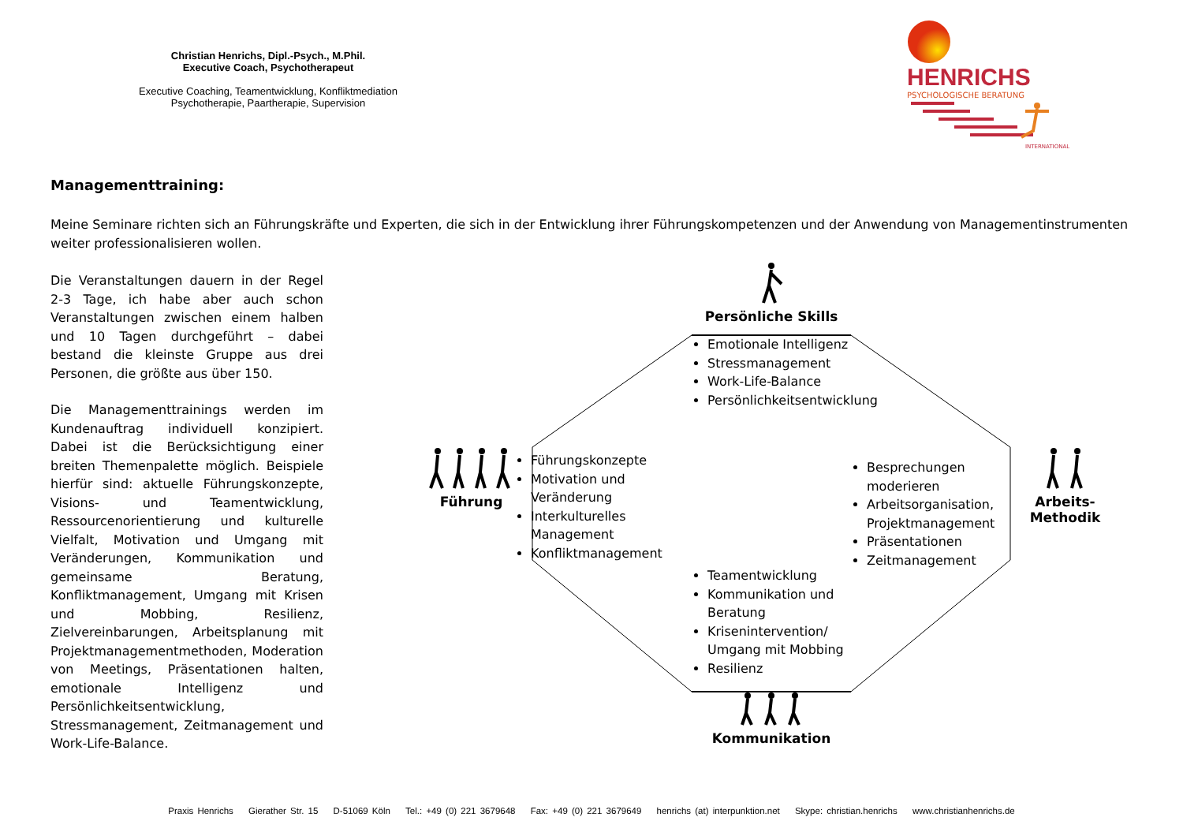Christian Henrichs, Dipl.-Psych., M.Phil.
Executive Coach, Psychotherapeut
Executive Coaching, Teamentwicklung, Konfliktmediation
Psychotherapie, Paartherapie, Supervision
HENRICHS
PSYCHOLOGISCHE BERATUNG
INTERNATIONAL
Managementtraining:
Meine Seminare richten sich an Führungskräfte und Experten, die sich in der Entwicklung ihrer Führungskompetenzen und der Anwendung von Managementinstrumenten weiter professionalisieren wollen.
Die Veranstaltungen dauern in der Regel 2-3 Tage, ich habe aber auch schon Veranstaltungen zwischen einem halben und 10 Tagen durchgeführt – dabei bestand die kleinste Gruppe aus drei Personen, die größte aus über 150.
Die Managementtrainings werden im Kundenauftrag individuell konzipiert. Dabei ist die Berücksichtigung einer breiten Themenpalette möglich. Beispiele hierfür sind: aktuelle Führungskonzepte, Visions- und Teamentwicklung, Ressourcenorientierung und kulturelle Vielfalt, Motivation und Umgang mit Veränderungen, Kommunikation und gemeinsame Beratung, Konfliktmanagement, Umgang mit Krisen und Mobbing, Resilienz, Zielvereinbarungen, Arbeitsplanung mit Projektmanagementmethoden, Moderation von Meetings, Präsentationen halten, emotionale Intelligenz und Persönlichkeitsentwicklung, Stressmanagement, Zeitmanagement und Work-Life-Balance.
Persönliche Skills
Emotionale Intelligenz
Stressmanagement
Work-Life-Balance
Persönlichkeitsentwicklung
Führung
Führungskonzepte
Motivation und Veränderung
Interkulturelles Management
Konfliktmanagement
Besprechungen moderieren
Arbeitsorganisation, Projektmanagement
Präsentationen
Zeitmanagement
Arbeits-
Methodik
Teamentwicklung
Kommunikation und Beratung
Krisenintervention/ Umgang mit Mobbing
Resilienz
Kommunikation
Praxis Henrichs Gierather Str. 15 D-51069 Köln Tel.: +49 (0) 221 3679648 Fax: +49 (0) 221 3679649 henrichs (at) interpunktion.net Skype: christian.henrichs www.christianhenrichs.de